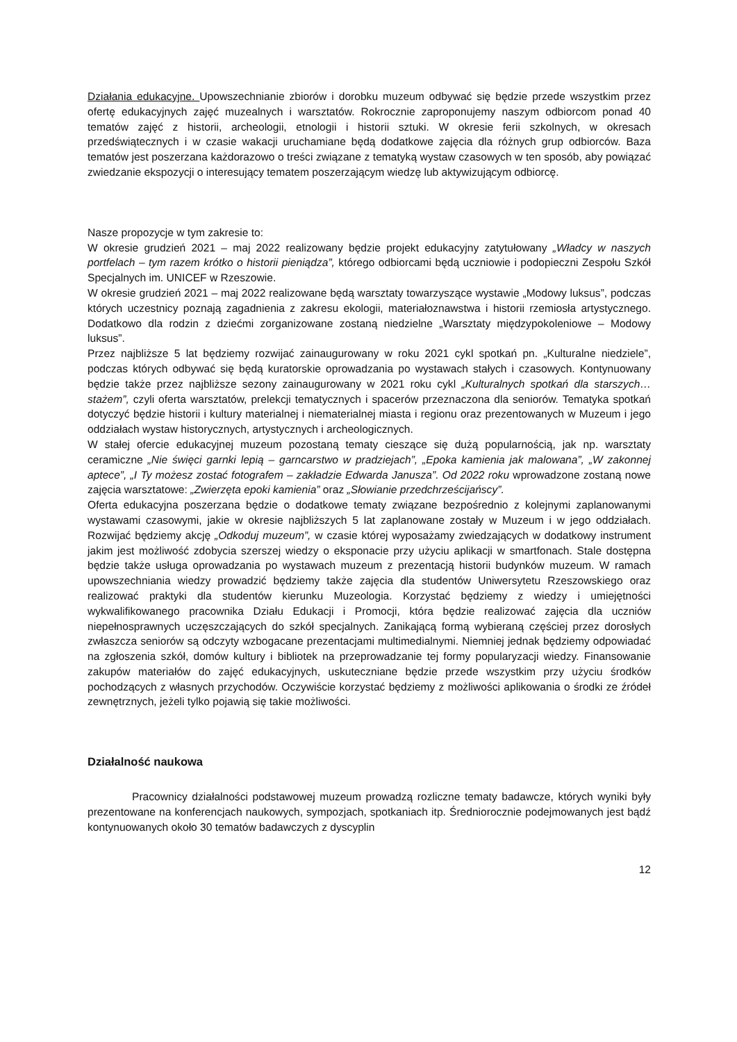Działania edukacyjne. Upowszechnianie zbiorów i dorobku muzeum odbywać się będzie przede wszystkim przez ofertę edukacyjnych zajęć muzealnych i warsztatów. Rokrocznie zaproponujemy naszym odbiorcom ponad 40 tematów zajęć z historii, archeologii, etnologii i historii sztuki. W okresie ferii szkolnych, w okresach przedświątecznych i w czasie wakacji uruchamiane będą dodatkowe zajęcia dla różnych grup odbiorców. Baza tematów jest poszerzana każdorazowo o treści związane z tematyką wystaw czasowych w ten sposób, aby powiązać zwiedzanie ekspozycji o interesujący tematem poszerzającym wiedzę lub aktywizującym odbiorcę.
Nasze propozycje w tym zakresie to:
W okresie grudzień 2021 – maj 2022 realizowany będzie projekt edukacyjny zatytułowany „Władcy w naszych portfelach – tym razem krótko o historii pieniądza”, którego odbiorcami będą uczniowie i podopieczni Zespołu Szkół Specjalnych im. UNICEF w Rzeszowie.
W okresie grudzień 2021 – maj 2022 realizowane będą warsztaty towarzyszące wystawie „Modowy luksus”, podczas których uczestnicy poznają zagadnienia z zakresu ekologii, materiałoznawstwa i historii rzemiosła artystycznego. Dodatkowo dla rodzin z dziećmi zorganizowane zostaną niedzielne „Warsztaty międzypokoleniowe – Modowy luksus”.
Przez najbliższe 5 lat będziemy rozwijać zainaugurowany w roku 2021 cykl spotkań pn. „Kulturalne niedziele”, podczas których odbywać się będą kuratorskie oprowadzania po wystawach stałych i czasowych. Kontynuowany będzie także przez najbliższe sezony zainaugurowany w 2021 roku cykl „Kulturalnych spotkań dla starszych… stażem”, czyli oferta warsztatów, prelekcji tematycznych i spacerów przeznaczona dla seniorów. Tematyka spotkań dotyczyć będzie historii i kultury materialnej i niematerialnej miasta i regionu oraz prezentowanych w Muzeum i jego oddziałach wystaw historycznych, artystycznych i archeologicznych.
W stałej ofercie edukacyjnej muzeum pozostaną tematy cieszące się dużą popularnością, jak np. warsztaty ceramiczne „Nie święci garnki lepią – garncarstwo w pradziejach”, „Epoka kamienia jak malowana”, „W zakonnej aptece”, „I Ty możesz zostać fotografem – zakładzie Edwarda Janusza”. Od 2022 roku wprowadzone zostaną nowe zajęcia warsztatowe: „Zwierzęta epoki kamienia” oraz „Słowianie przedchrześcijańscy”.
Oferta edukacyjna poszerzana będzie o dodatkowe tematy związane bezpośrednio z kolejnymi zaplanowanymi wystawami czasowymi, jakie w okresie najbliższych 5 lat zaplanowane zostały w Muzeum i w jego oddziałach. Rozwijać będziemy akcję „Odkoduj muzeum”, w czasie której wyposażamy zwiedzających w dodatkowy instrument jakim jest możliwość zdobycia szerszej wiedzy o eksponacie przy użyciu aplikacji w smartfonach. Stale dostępna będzie także usługa oprowadzania po wystawach muzeum z prezentacją historii budynków muzeum. W ramach upowszechniania wiedzy prowadzić będziemy także zajęcia dla studentów Uniwersytetu Rzeszowskiego oraz realizować praktyki dla studentów kierunku Muzeologia. Korzystać będziemy z wiedzy i umiejętności wykwalifikowanego pracownika Działu Edukacji i Promocji, która będzie realizować zajęcia dla uczniów niepełnosprawnych uczęszczających do szkół specjalnych. Zanikającą formą wybieraną częściej przez dorosłych zwłaszcza seniorów są odczyty wzbogacane prezentacjami multimedialnymi. Niemniej jednak będziemy odpowiadać na zgłoszenia szkół, domów kultury i bibliotek na przeprowadzanie tej formy popularyzacji wiedzy. Finansowanie zakupów materiałów do zajęć edukacyjnych, uskuteczniane będzie przede wszystkim przy użyciu środków pochodzących z własnych przychodów. Oczywiście korzystać będziemy z możliwości aplikowania o środki ze źródeł zewnętrznych, jeżeli tylko pojawią się takie możliwości.
Działalność naukowa
Pracownicy działalności podstawowej muzeum prowadzą rozliczne tematy badawcze, których wyniki były prezentowane na konferencjach naukowych, sympozjach, spotkaniach itp. Średniorocznie podejmowanych jest bądź kontynuowanych około 30 tematów badawczych z dyscyplin
12